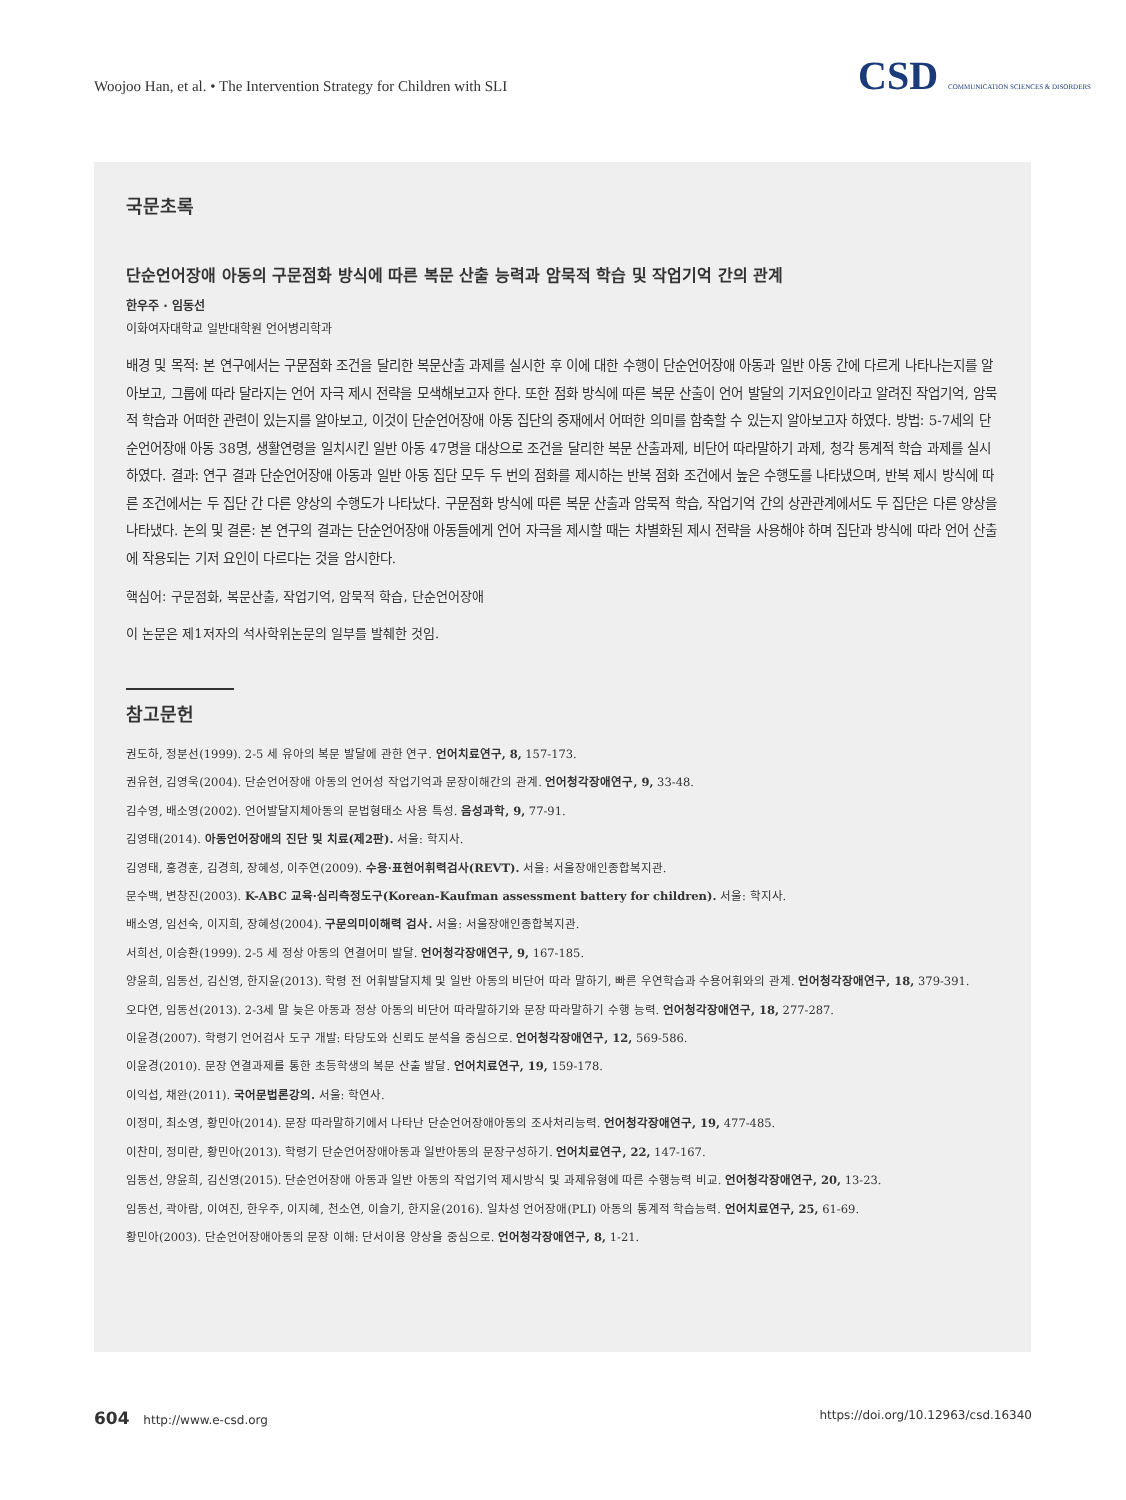Woojoo Han, et al. • The Intervention Strategy for Children with SLI
CSD COMMUNICATION SCIENCES & DISORDERS
국문초록
단순언어장애 아동의 구문점화 방식에 따른 복문 산출 능력과 암묵적 학습 및 작업기억 간의 관계
한우주 · 임동선
이화여자대학교 일반대학원 언어병리학과
배경 및 목적: 본 연구에서는 구문점화 조건을 달리한 복문산출 과제를 실시한 후 이에 대한 수행이 단순언어장애 아동과 일반 아동 간에 다르게 나타나는지를 알아보고, 그룹에 따라 달라지는 언어 자극 제시 전략을 모색해보고자 한다. 또한 점화 방식에 따른 복문 산출이 언어 발달의 기저요인이라고 알려진 작업기억, 암묵적 학습과 어떠한 관련이 있는지를 알아보고, 이것이 단순언어장애 아동 집단의 중재에서 어떠한 의미를 함축할 수 있는지 알아보고자 하였다. 방법: 5-7세의 단순언어장애 아동 38명, 생활연령을 일치시킨 일반 아동 47명을 대상으로 조건을 달리한 복문 산출과제, 비단어 따라말하기 과제, 청각 통계적 학습 과제를 실시하였다. 결과: 연구 결과 단순언어장애 아동과 일반 아동 집단 모두 두 번의 점화를 제시하는 반복 점화 조건에서 높은 수행도를 나타냈으며, 반복 제시 방식에 따른 조건에서는 두 집단 간 다른 양상의 수행도가 나타났다. 구문점화 방식에 따른 복문 산출과 암묵적 학습, 작업기억 간의 상관관계에서도 두 집단은 다른 양상을 나타냈다. 논의 및 결론: 본 연구의 결과는 단순언어장애 아동들에게 언어 자극을 제시할 때는 차별화된 제시 전략을 사용해야 하며 집단과 방식에 따라 언어 산출에 작용되는 기저 요인이 다르다는 것을 암시한다.
핵심어: 구문점화, 복문산출, 작업기억, 암묵적 학습, 단순언어장애
이 논문은 제1저자의 석사학위논문의 일부를 발췌한 것임.
참고문헌
권도하, 정분선(1999). 2-5 세 유아의 복문 발달에 관한 연구. 언어치료연구, 8, 157-173.
권유현, 김영욱(2004). 단순언어장애 아동의 언어성 작업기억과 문장이해간의 관계. 언어청각장애연구, 9, 33-48.
김수영, 배소영(2002). 언어발달지체아동의 문법형태소 사용 특성. 음성과학, 9, 77-91.
김영태(2014). 아동언어장애의 진단 및 치료(제2판). 서울: 학지사.
김영태, 홍경훈, 김경희, 장혜성, 이주연(2009). 수용·표현어휘력검사(REVT). 서울: 서울장애인종합복지관.
문수백, 변창진(2003). K-ABC 교육·심리측정도구(Korean-Kaufman assessment battery for children). 서울: 학지사.
배소영, 임선숙, 이지희, 장혜성(2004). 구문의미이해력 검사. 서울: 서울장애인종합복지관.
서희선, 이승환(1999). 2-5 세 정상 아동의 연결어미 발달. 언어청각장애연구, 9, 167-185.
양윤희, 임동선, 김신영, 한지윤(2013). 학령 전 어휘발달지체 및 일반 아동의 비단어 따라 말하기, 빠른 우연학습과 수용어휘와의 관계. 언어청각장애연구, 18, 379-391.
오다연, 임동선(2013). 2-3세 말 늦은 아동과 정상 아동의 비단어 따라말하기와 문장 따라말하기 수행 능력. 언어청각장애연구, 18, 277-287.
이윤경(2007). 학령기 언어검사 도구 개발: 타당도와 신뢰도 분석을 중심으로. 언어청각장애연구, 12, 569-586.
이윤경(2010). 문장 연결과제를 통한 초등학생의 복문 산출 발달. 언어치료연구, 19, 159-178.
이익섭, 채완(2011). 국어문법론강의. 서울: 학연사.
이정미, 최소영, 황민아(2014). 문장 따라말하기에서 나타난 단순언어장애아동의 조사처리능력. 언어청각장애연구, 19, 477-485.
이찬미, 정미란, 황민아(2013). 학령기 단순언어장애아동과 일반아동의 문장구성하기. 언어치료연구, 22, 147-167.
임동선, 양윤희, 김신영(2015). 단순언어장애 아동과 일반 아동의 작업기억 제시방식 및 과제유형에 따른 수행능력 비교. 언어청각장애연구, 20, 13-23.
임동선, 곽아람, 이여진, 한우주, 이지혜, 천소연, 이슬기, 한지윤(2016). 일차성 언어장애(PLI) 아동의 통계적 학습능력. 언어치료연구, 25, 61-69.
황민아(2003). 단순언어장애아동의 문장 이해: 단서이용 양상을 중심으로. 언어청각장애연구, 8, 1-21.
604 http://www.e-csd.org https://doi.org/10.12963/csd.16340